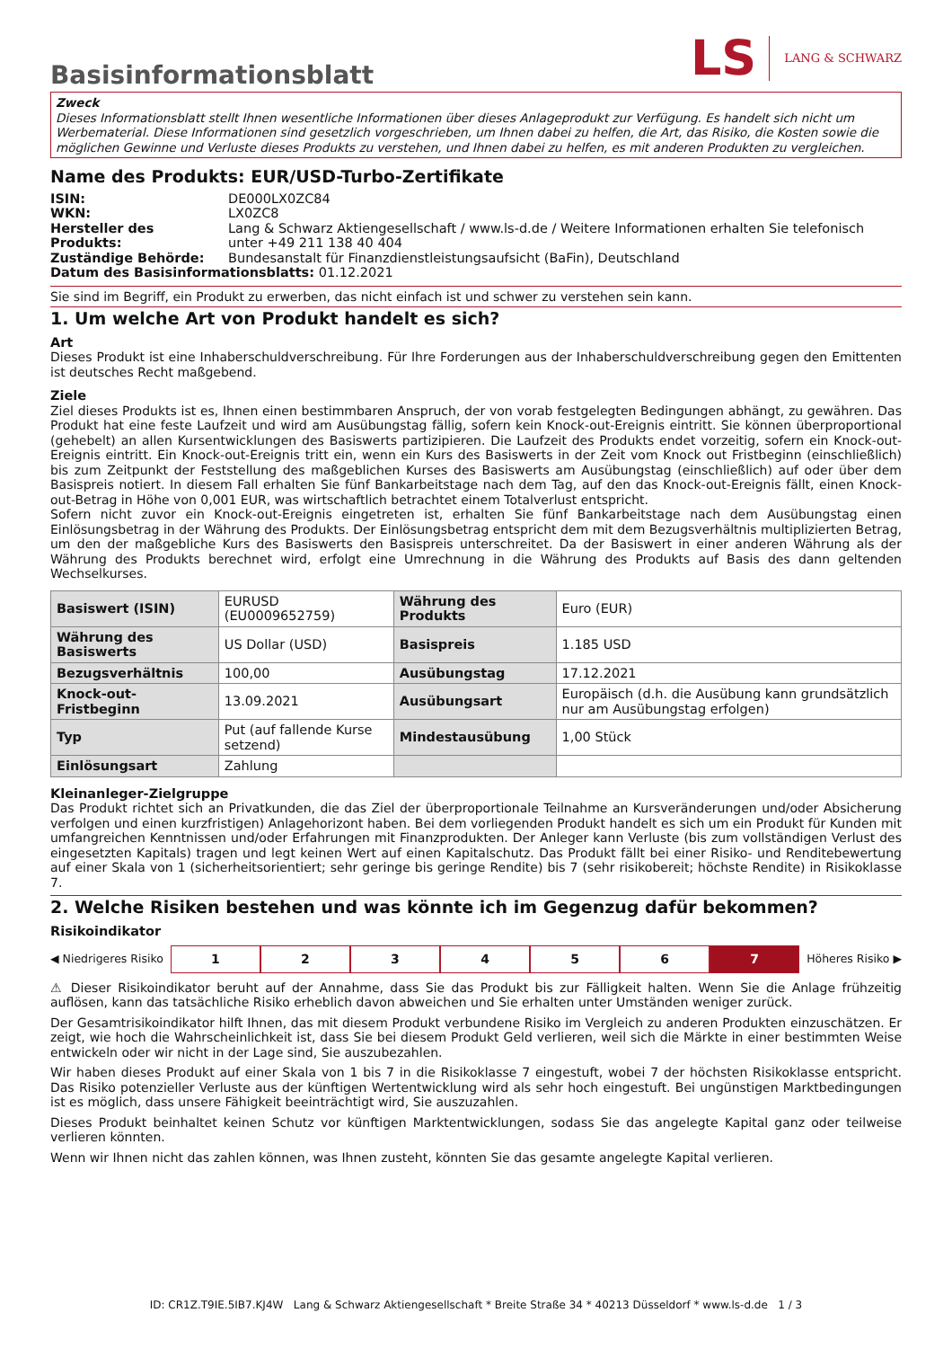Basisinformationsblatt
LS
LANG & SCHWARZ
Zweck
Dieses Informationsblatt stellt Ihnen wesentliche Informationen über dieses Anlageprodukt zur Verfügung. Es handelt sich nicht um Werbematerial. Diese Informationen sind gesetzlich vorgeschrieben, um Ihnen dabei zu helfen, die Art, das Risiko, die Kosten sowie die möglichen Gewinne und Verluste dieses Produkts zu verstehen, und Ihnen dabei zu helfen, es mit anderen Produkten zu vergleichen.
Name des Produkts: EUR/USD-Turbo-Zertifikate
| ISIN: | DE000LX0ZC84 |
| WKN: | LX0ZC8 |
| Hersteller des Produkts: | Lang & Schwarz Aktiengesellschaft / www.ls-d.de / Weitere Informationen erhalten Sie telefonisch unter +49 211 138 40 404 |
| Zuständige Behörde: | Bundesanstalt für Finanzdienstleistungsaufsicht (BaFin), Deutschland |
Datum des Basisinformationsblatts: 01.12.2021
Sie sind im Begriff, ein Produkt zu erwerben, das nicht einfach ist und schwer zu verstehen sein kann.
1. Um welche Art von Produkt handelt es sich?
Art
Dieses Produkt ist eine Inhaberschuldverschreibung. Für Ihre Forderungen aus der Inhaberschuldverschreibung gegen den Emittenten ist deutsches Recht maßgebend.
Ziele
Ziel dieses Produkts ist es, Ihnen einen bestimmbaren Anspruch, der von vorab festgelegten Bedingungen abhängt, zu gewähren. Das Produkt hat eine feste Laufzeit und wird am Ausübungstag fällig, sofern kein Knock-out-Ereignis eintritt. Sie können überproportional (gehebelt) an allen Kursentwicklungen des Basiswerts partizipieren. Die Laufzeit des Produkts endet vorzeitig, sofern ein Knock-out-Ereignis eintritt. Ein Knock-out-Ereignis tritt ein, wenn ein Kurs des Basiswerts in der Zeit vom Knock out Fristbeginn (einschließlich) bis zum Zeitpunkt der Feststellung des maßgeblichen Kurses des Basiswerts am Ausübungstag (einschließlich) auf oder über dem Basispreis notiert. In diesem Fall erhalten Sie fünf Bankarbeitstage nach dem Tag, auf den das Knock-out-Ereignis fällt, einen Knock-out-Betrag in Höhe von 0,001 EUR, was wirtschaftlich betrachtet einem Totalverlust entspricht.
Sofern nicht zuvor ein Knock-out-Ereignis eingetreten ist, erhalten Sie fünf Bankarbeitstage nach dem Ausübungstag einen Einlösungsbetrag in der Währung des Produkts. Der Einlösungsbetrag entspricht dem mit dem Bezugsverhältnis multiplizierten Betrag, um den der maßgebliche Kurs des Basiswerts den Basispreis unterschreitet. Da der Basiswert in einer anderen Währung als der Währung des Produkts berechnet wird, erfolgt eine Umrechnung in die Währung des Produkts auf Basis des dann geltenden Wechselkurses.
| Basiswert (ISIN) | EURUSD (EU0009652759) | Währung des Produkts | Euro (EUR) |
| Währung des Basiswerts | US Dollar (USD) | Basispreis | 1.185 USD |
| Bezugsverhältnis | 100,00 | Ausübungstag | 17.12.2021 |
| Knock-out-Fristbeginn | 13.09.2021 | Ausübungsart | Europäisch (d.h. die Ausübung kann grundsätzlich nur am Ausübungstag erfolgen) |
| Typ | Put (auf fallende Kurse setzend) | Mindestausübung | 1,00 Stück |
| Einlösungsart | Zahlung | | |
Kleinanleger-Zielgruppe
Das Produkt richtet sich an Privatkunden, die das Ziel der überproportionale Teilnahme an Kursveränderungen und/oder Absicherung verfolgen und einen kurzfristigen) Anlagehorizont haben. Bei dem vorliegenden Produkt handelt es sich um ein Produkt für Kunden mit umfangreichen Kenntnissen und/oder Erfahrungen mit Finanzprodukten. Der Anleger kann Verluste (bis zum vollständigen Verlust des eingesetzten Kapitals) tragen und legt keinen Wert auf einen Kapitalschutz. Das Produkt fällt bei einer Risiko- und Renditebewertung auf einer Skala von 1 (sicherheitsorientiert; sehr geringe bis geringe Rendite) bis 7 (sehr risikobereit; höchste Rendite) in Risikoklasse 7.
2. Welche Risiken bestehen und was könnte ich im Gegenzug dafür bekommen?
Risikoindikator
◀ Niedrigeres Risiko
1 2 3 4 5 6 7
Höheres Risiko ▶
⚠ Dieser Risikoindikator beruht auf der Annahme, dass Sie das Produkt bis zur Fälligkeit halten. Wenn Sie die Anlage frühzeitig auflösen, kann das tatsächliche Risiko erheblich davon abweichen und Sie erhalten unter Umständen weniger zurück.
Der Gesamtrisikoindikator hilft Ihnen, das mit diesem Produkt verbundene Risiko im Vergleich zu anderen Produkten einzuschätzen. Er zeigt, wie hoch die Wahrscheinlichkeit ist, dass Sie bei diesem Produkt Geld verlieren, weil sich die Märkte in einer bestimmten Weise entwickeln oder wir nicht in der Lage sind, Sie auszubezahlen.
Wir haben dieses Produkt auf einer Skala von 1 bis 7 in die Risikoklasse 7 eingestuft, wobei 7 der höchsten Risikoklasse entspricht. Das Risiko potenzieller Verluste aus der künftigen Wertentwicklung wird als sehr hoch eingestuft. Bei ungünstigen Marktbedingungen ist es möglich, dass unsere Fähigkeit beeinträchtigt wird, Sie auszuzahlen.
Dieses Produkt beinhaltet keinen Schutz vor künftigen Marktentwicklungen, sodass Sie das angelegte Kapital ganz oder teilweise verlieren könnten.
Wenn wir Ihnen nicht das zahlen können, was Ihnen zusteht, könnten Sie das gesamte angelegte Kapital verlieren.
ID: CR1Z.T9IE.5IB7.KJ4W Lang & Schwarz Aktiengesellschaft * Breite Straße 34 * 40213 Düsseldorf * www.ls-d.de 1 / 3